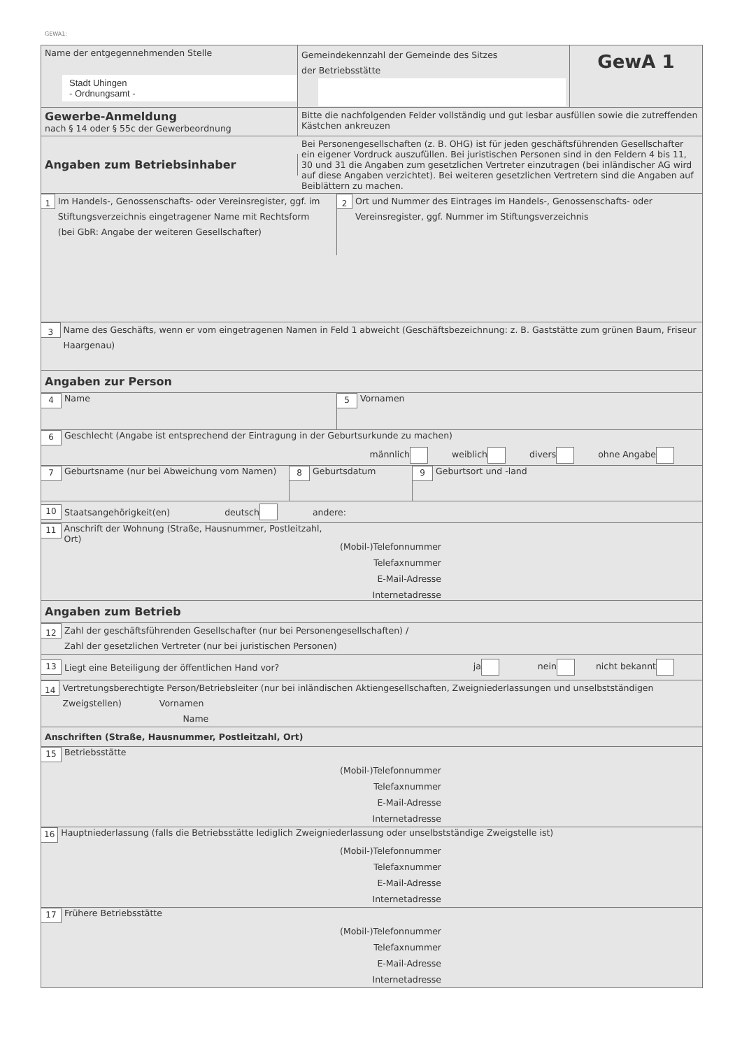GEWA1:
Name der entgegennehmenden Stelle
Stadt Uhingen
- Ordnungsamt -
Gemeindekennzahl der Gemeinde des Sitzes
der Betriebsstätte
GewA 1
Gewerbe-Anmeldung
nach § 14 oder § 55c der Gewerbeordnung
Bitte die nachfolgenden Felder vollständig und gut lesbar ausfüllen sowie die zutreffenden Kästchen ankreuzen
Angaben zum Betriebsinhaber
Bei Personengesellschaften (z. B. OHG) ist für jeden geschäftsführenden Gesellschafter ein eigener Vordruck auszufüllen. Bei juristischen Personen sind in den Feldern 4 bis 11, 30 und 31 die Angaben zum gesetzlichen Vertreter einzutragen (bei inländischer AG wird auf diese Angaben verzichtet). Bei weiteren gesetzlichen Vertretern sind die Angaben auf Beiblättern zu machen.
1
Im Handels-, Genossenschafts- oder Vereinsregister, ggf. im Stiftungsverzeichnis eingetragener Name mit Rechtsform
(bei GbR: Angabe der weiteren Gesellschafter)
2
Ort und Nummer des Eintrages im Handels-, Genossenschafts- oder Vereinsregister, ggf. Nummer im Stiftungsverzeichnis
3
Name des Geschäfts, wenn er vom eingetragenen Namen in Feld 1 abweicht (Geschäftsbezeichnung: z. B. Gaststätte zum grünen Baum, Friseur Haargenau)
Angaben zur Person
4 Name
5 Vornamen
6 Geschlecht (Angabe ist entsprechend der Eintragung in der Geburtsurkunde zu machen)
männlich weiblich divers ohne Angabe
7 Geburtsname (nur bei Abweichung vom Namen)
8 Geburtsdatum
9 Geburtsort und -land
10 Staatsangehörigkeit(en) deutsch andere:
11 Anschrift der Wohnung (Straße, Hausnummer, Postleitzahl, Ort)
(Mobil-)Telefonnummer
Telefaxnummer
E-Mail-Adresse
Internetadresse
Angaben zum Betrieb
12
Zahl der geschäftsführenden Gesellschafter (nur bei Personengesellschaften) /
Zahl der gesetzlichen Vertreter (nur bei juristischen Personen)
13 Liegt eine Beteiligung der öffentlichen Hand vor? ja nein nicht bekannt
14
Vertretungsberechtigte Person/Betriebsleiter (nur bei inländischen Aktiengesellschaften, Zweigniederlassungen und unselbstständigen Zweigstellen) Vornamen
Name
Anschriften (Straße, Hausnummer, Postleitzahl, Ort)
15 Betriebsstätte
(Mobil-)Telefonnummer
Telefaxnummer
E-Mail-Adresse
Internetadresse
16 Hauptniederlassung (falls die Betriebsstätte lediglich Zweigniederlassung oder unselbstständige Zweigstelle ist)
(Mobil-)Telefonnummer
Telefaxnummer
E-Mail-Adresse
Internetadresse
17 Frühere Betriebsstätte
(Mobil-)Telefonnummer
Telefaxnummer
E-Mail-Adresse
Internetadresse